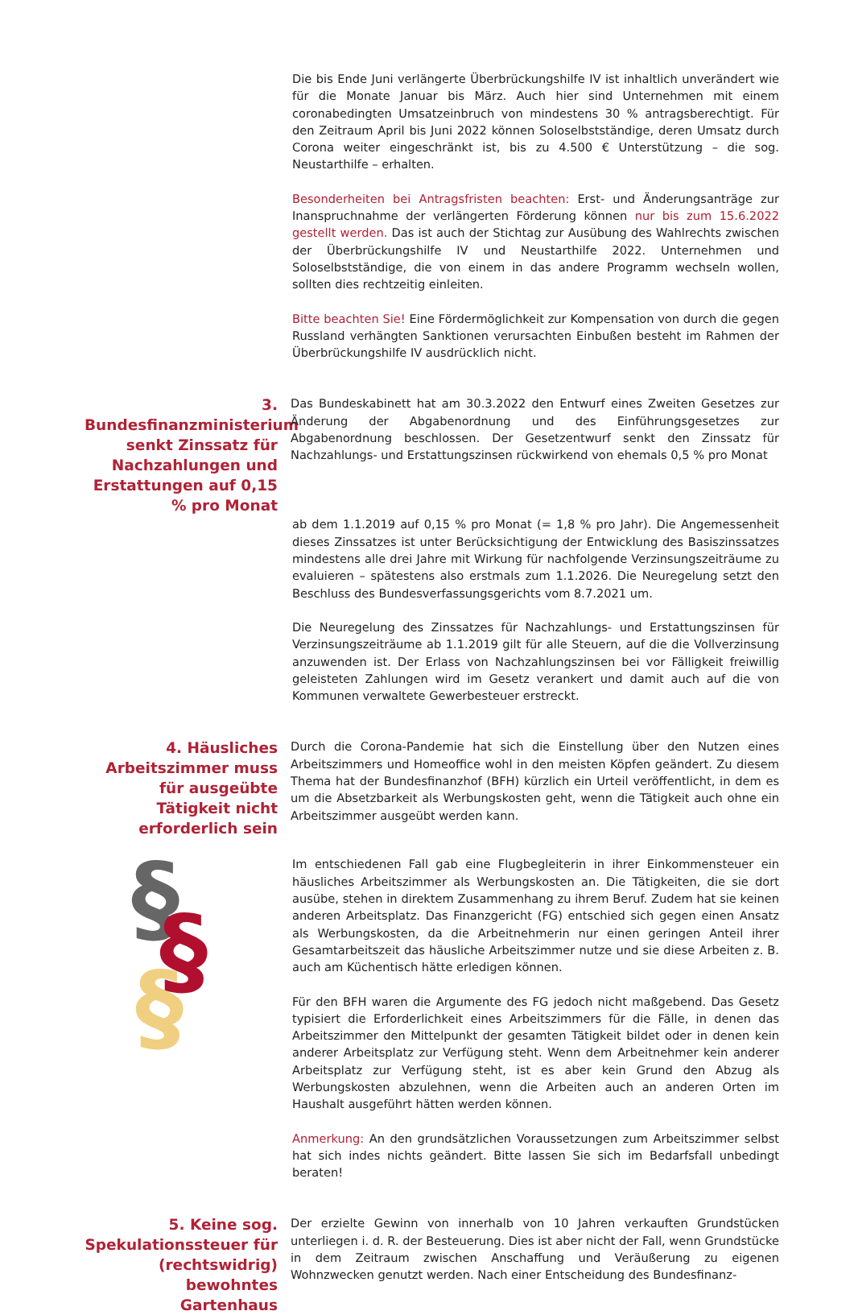Die bis Ende Juni verlängerte Überbrückungshilfe IV ist inhaltlich unverändert wie für die Monate Januar bis März. Auch hier sind Unternehmen mit einem coronabedingten Umsatzeinbruch von mindestens 30 % antragsberechtigt. Für den Zeitraum April bis Juni 2022 können Soloselbstständige, deren Umsatz durch Corona weiter eingeschränkt ist, bis zu 4.500 € Unterstützung – die sog. Neustarthilfe – erhalten.
Besonderheiten bei Antragsfristen beachten: Erst- und Änderungsanträge zur Inanspruchnahme der verlängerten Förderung können nur bis zum 15.6.2022 gestellt werden. Das ist auch der Stichtag zur Ausübung des Wahlrechts zwischen der Überbrückungshilfe IV und Neustarthilfe 2022. Unternehmen und Soloselbstständige, die von einem in das andere Programm wechseln wollen, sollten dies rechtzeitig einleiten.
Bitte beachten Sie! Eine Fördermöglichkeit zur Kompensation von durch die gegen Russland verhängten Sanktionen verursachten Einbußen besteht im Rahmen der Überbrückungshilfe IV ausdrücklich nicht.
3. Bundesfinanzministerium senkt Zinssatz für Nachzahlungen und Erstattungen auf 0,15 % pro Monat
Das Bundeskabinett hat am 30.3.2022 den Entwurf eines Zweiten Gesetzes zur Änderung der Abgabenordnung und des Einführungsgesetzes zur Abgabenordnung beschlossen. Der Gesetzentwurf senkt den Zinssatz für Nachzahlungs- und Erstattungszinsen rückwirkend von ehemals 0,5 % pro Monat
ab dem 1.1.2019 auf 0,15 % pro Monat (= 1,8 % pro Jahr). Die Angemessenheit dieses Zinssatzes ist unter Berücksichtigung der Entwicklung des Basiszinssatzes mindestens alle drei Jahre mit Wirkung für nachfolgende Verzinsungszeiträume zu evaluieren – spätestens also erstmals zum 1.1.2026. Die Neuregelung setzt den Beschluss des Bundesverfassungsgerichts vom 8.7.2021 um.
Die Neuregelung des Zinssatzes für Nachzahlungs- und Erstattungszinsen für Verzinsungszeiträume ab 1.1.2019 gilt für alle Steuern, auf die die Vollverzinsung anzuwenden ist. Der Erlass von Nachzahlungszinsen bei vor Fälligkeit freiwillig geleisteten Zahlungen wird im Gesetz verankert und damit auch auf die von Kommunen verwaltete Gewerbesteuer erstreckt.
4. Häusliches Arbeitszimmer muss für ausgeübte Tätigkeit nicht erforderlich sein
Durch die Corona-Pandemie hat sich die Einstellung über den Nutzen eines Arbeitszimmers und Homeoffice wohl in den meisten Köpfen geändert. Zu diesem Thema hat der Bundesfinanzhof (BFH) kürzlich ein Urteil veröffentlicht, in dem es um die Absetzbarkeit als Werbungskosten geht, wenn die Tätigkeit auch ohne ein Arbeitszimmer ausgeübt werden kann.
§
§
§
Im entschiedenen Fall gab eine Flugbegleiterin in ihrer Einkommensteuer ein häusliches Arbeitszimmer als Werbungskosten an. Die Tätigkeiten, die sie dort ausübe, stehen in direktem Zusammenhang zu ihrem Beruf. Zudem hat sie keinen anderen Arbeitsplatz. Das Finanzgericht (FG) entschied sich gegen einen Ansatz als Werbungskosten, da die Arbeitnehmerin nur einen geringen Anteil ihrer Gesamtarbeitszeit das häusliche Arbeitszimmer nutze und sie diese Arbeiten z. B. auch am Küchentisch hätte erledigen können.
Für den BFH waren die Argumente des FG jedoch nicht maßgebend. Das Gesetz typisiert die Erforderlichkeit eines Arbeitszimmers für die Fälle, in denen das Arbeitszimmer den Mittelpunkt der gesamten Tätigkeit bildet oder in denen kein anderer Arbeitsplatz zur Verfügung steht. Wenn dem Arbeitnehmer kein anderer Arbeitsplatz zur Verfügung steht, ist es aber kein Grund den Abzug als Werbungskosten abzulehnen, wenn die Arbeiten auch an anderen Orten im Haushalt ausgeführt hätten werden können.
Anmerkung: An den grundsätzlichen Voraussetzungen zum Arbeitszimmer selbst hat sich indes nichts geändert. Bitte lassen Sie sich im Bedarfsfall unbedingt beraten!
5. Keine sog. Spekulationssteuer für (rechtswidrig) bewohntes Gartenhaus
Der erzielte Gewinn von innerhalb von 10 Jahren verkauften Grundstücken unterliegen i. d. R. der Besteuerung. Dies ist aber nicht der Fall, wenn Grundstücke in dem Zeitraum zwischen Anschaffung und Veräußerung zu eigenen Wohnzwecken genutzt werden. Nach einer Entscheidung des Bundesfinanz-